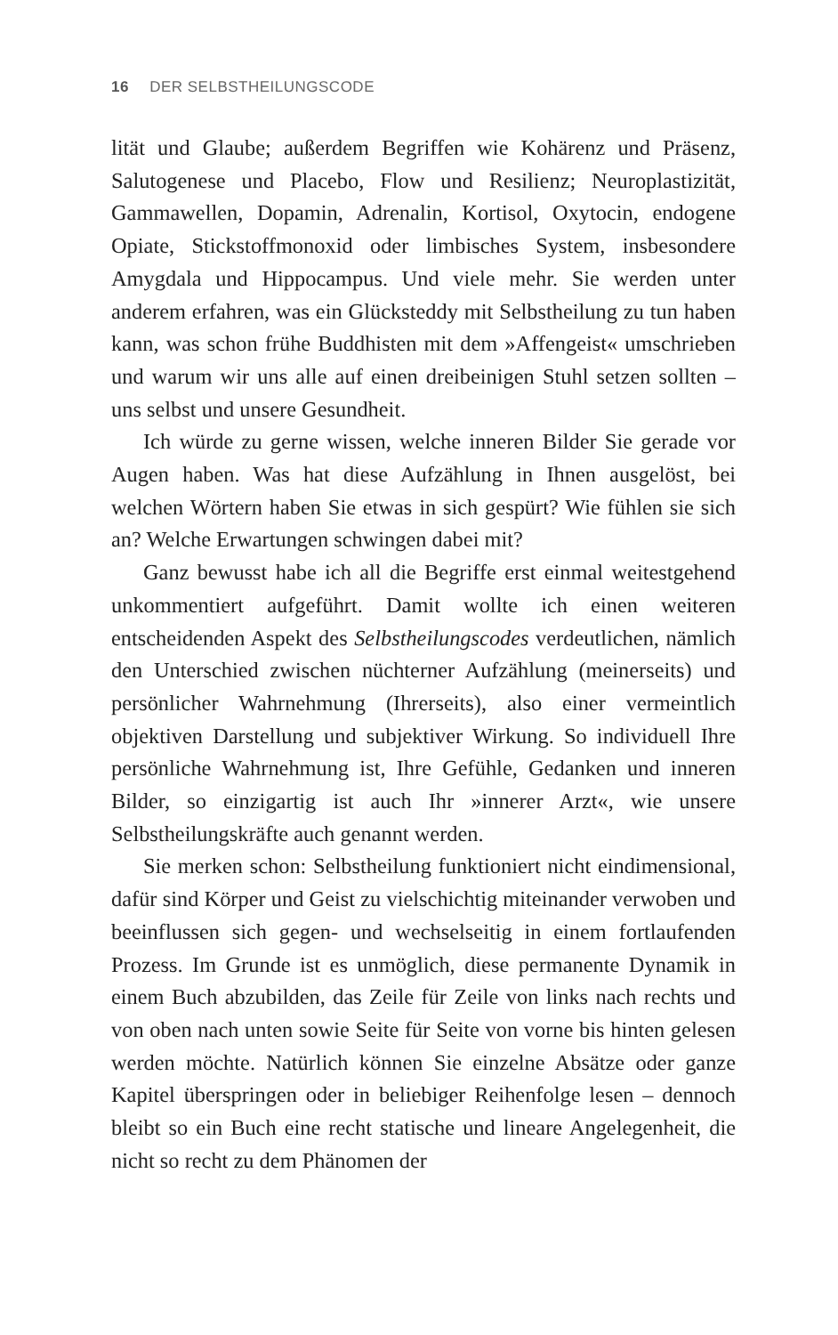16 DER SELBSTHEILUNGSCODE
lität und Glaube; außerdem Begriffen wie Kohärenz und Präsenz, Salutogenese und Placebo, Flow und Resilienz; Neuroplastizität, Gammawellen, Dopamin, Adrenalin, Kortisol, Oxytocin, endogene Opiate, Stickstoffmonoxid oder limbisches System, insbesondere Amygdala und Hippocampus. Und viele mehr. Sie werden unter anderem erfahren, was ein Glücksteddy mit Selbstheilung zu tun haben kann, was schon frühe Buddhisten mit dem »Affengeist« umschrieben und warum wir uns alle auf einen dreibeinigen Stuhl setzen sollten – uns selbst und unsere Gesundheit.
Ich würde zu gerne wissen, welche inneren Bilder Sie gerade vor Augen haben. Was hat diese Aufzählung in Ihnen ausgelöst, bei welchen Wörtern haben Sie etwas in sich gespürt? Wie fühlen sie sich an? Welche Erwartungen schwingen dabei mit?
Ganz bewusst habe ich all die Begriffe erst einmal weitestgehend unkommentiert aufgeführt. Damit wollte ich einen weiteren entscheidenden Aspekt des Selbstheilungscodes verdeutlichen, nämlich den Unterschied zwischen nüchterner Aufzählung (meinerseits) und persönlicher Wahrnehmung (Ihrerseits), also einer vermeintlich objektiven Darstellung und subjektiver Wirkung. So individuell Ihre persönliche Wahrnehmung ist, Ihre Gefühle, Gedanken und inneren Bilder, so einzigartig ist auch Ihr »innerer Arzt«, wie unsere Selbstheilungskräfte auch genannt werden.
Sie merken schon: Selbstheilung funktioniert nicht eindimensional, dafür sind Körper und Geist zu vielschichtig miteinander verwoben und beeinflussen sich gegen- und wechselseitig in einem fortlaufenden Prozess. Im Grunde ist es unmöglich, diese permanente Dynamik in einem Buch abzubilden, das Zeile für Zeile von links nach rechts und von oben nach unten sowie Seite für Seite von vorne bis hinten gelesen werden möchte. Natürlich können Sie einzelne Absätze oder ganze Kapitel überspringen oder in beliebiger Reihenfolge lesen – dennoch bleibt so ein Buch eine recht statische und lineare Angelegenheit, die nicht so recht zu dem Phänomen der